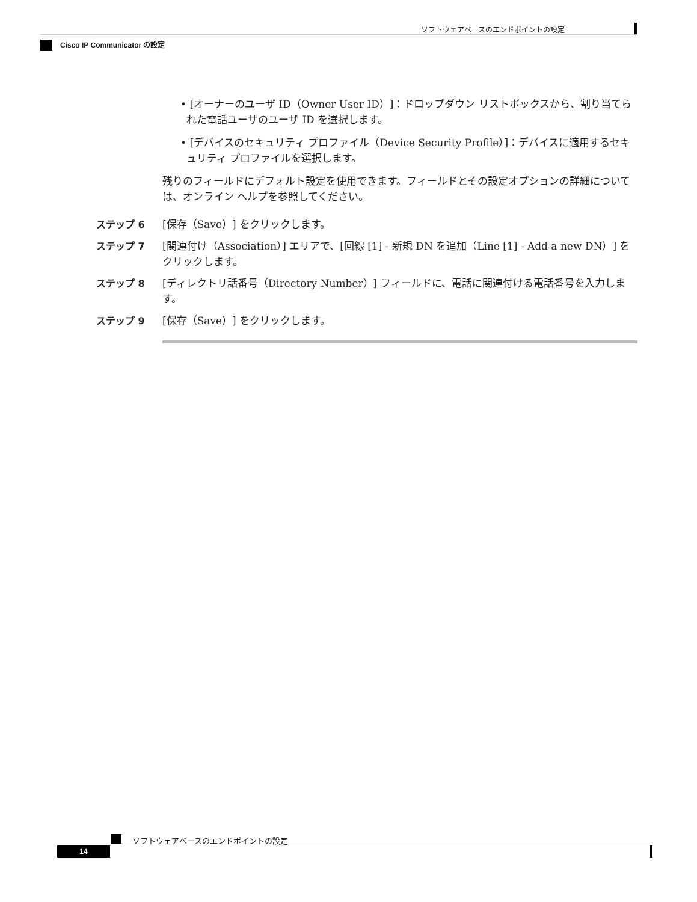ソフトウェアベースのエンドポイントの設定
Cisco IP Communicator の設定
• [オーナーのユーザ ID（Owner User ID）]：ドロップダウン リストボックスから、割り当てられた電話ユーザのユーザ ID を選択します。
• [デバイスのセキュリティ プロファイル（Device Security Profile）]：デバイスに適用するセキュリティ プロファイルを選択します。
残りのフィールドにデフォルト設定を使用できます。フィールドとその設定オプションの詳細については、オンライン ヘルプを参照してください。
ステップ 6 [保存（Save）] をクリックします。
ステップ 7 [関連付け（Association）] エリアで、[回線 [1] - 新規 DN を追加（Line [1] - Add a new DN）] をクリックします。
ステップ 8 [ディレクトリ話番号（Directory Number）] フィールドに、電話に関連付ける電話番号を入力します。
ステップ 9 [保存（Save）] をクリックします。
ソフトウェアベースのエンドポイントの設定
14